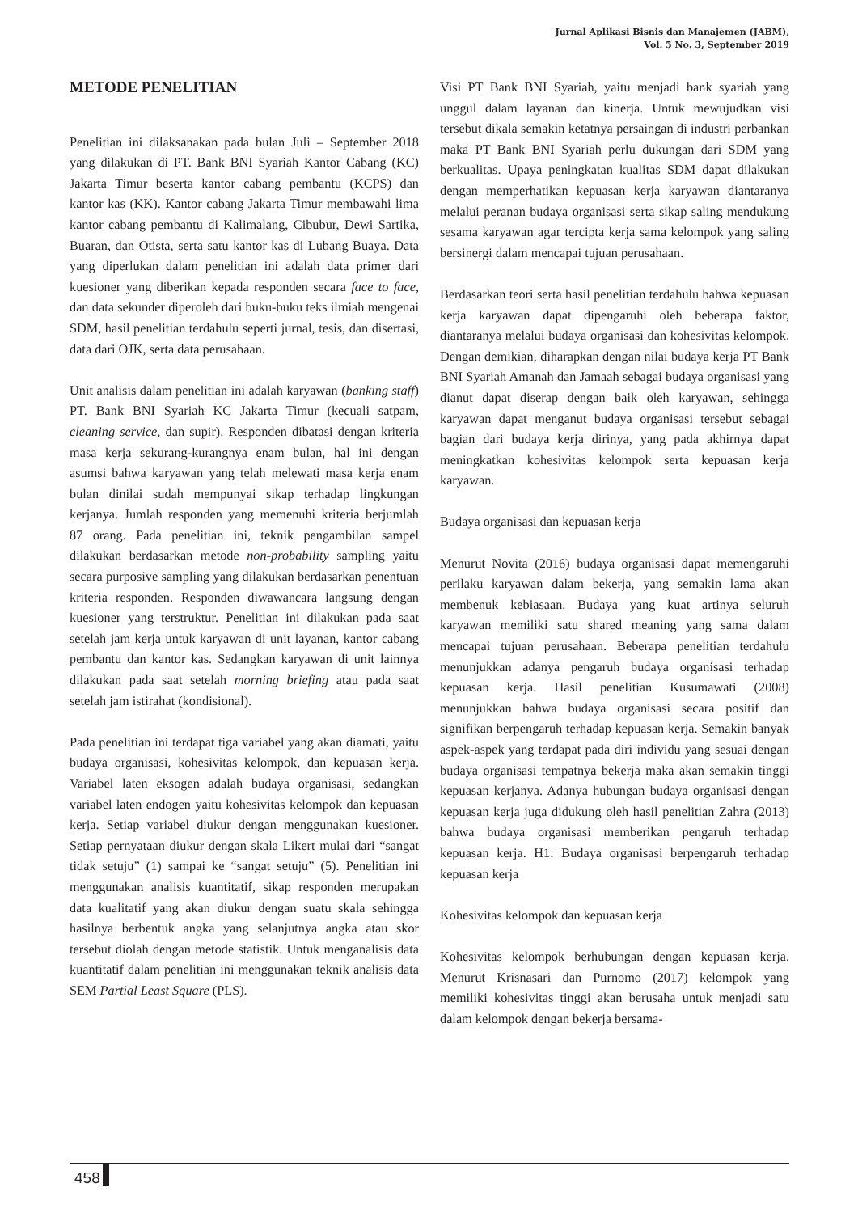Jurnal Aplikasi Bisnis dan Manajemen (JABM),
Vol. 5 No. 3, September 2019
METODE PENELITIAN
Penelitian ini dilaksanakan pada bulan Juli – September 2018 yang dilakukan di PT. Bank BNI Syariah Kantor Cabang (KC) Jakarta Timur beserta kantor cabang pembantu (KCPS) dan kantor kas (KK). Kantor cabang Jakarta Timur membawahi lima kantor cabang pembantu di Kalimalang, Cibubur, Dewi Sartika, Buaran, dan Otista, serta satu kantor kas di Lubang Buaya. Data yang diperlukan dalam penelitian ini adalah data primer dari kuesioner yang diberikan kepada responden secara face to face, dan data sekunder diperoleh dari buku-buku teks ilmiah mengenai SDM, hasil penelitian terdahulu seperti jurnal, tesis, dan disertasi, data dari OJK, serta data perusahaan.
Unit analisis dalam penelitian ini adalah karyawan (banking staff) PT. Bank BNI Syariah KC Jakarta Timur (kecuali satpam, cleaning service, dan supir). Responden dibatasi dengan kriteria masa kerja sekurang-kurangnya enam bulan, hal ini dengan asumsi bahwa karyawan yang telah melewati masa kerja enam bulan dinilai sudah mempunyai sikap terhadap lingkungan kerjanya. Jumlah responden yang memenuhi kriteria berjumlah 87 orang. Pada penelitian ini, teknik pengambilan sampel dilakukan berdasarkan metode non-probability sampling yaitu secara purposive sampling yang dilakukan berdasarkan penentuan kriteria responden. Responden diwawancara langsung dengan kuesioner yang terstruktur. Penelitian ini dilakukan pada saat setelah jam kerja untuk karyawan di unit layanan, kantor cabang pembantu dan kantor kas. Sedangkan karyawan di unit lainnya dilakukan pada saat setelah morning briefing atau pada saat setelah jam istirahat (kondisional).
Pada penelitian ini terdapat tiga variabel yang akan diamati, yaitu budaya organisasi, kohesivitas kelompok, dan kepuasan kerja. Variabel laten eksogen adalah budaya organisasi, sedangkan variabel laten endogen yaitu kohesivitas kelompok dan kepuasan kerja. Setiap variabel diukur dengan menggunakan kuesioner. Setiap pernyataan diukur dengan skala Likert mulai dari “sangat tidak setuju” (1) sampai ke “sangat setuju” (5). Penelitian ini menggunakan analisis kuantitatif, sikap responden merupakan data kualitatif yang akan diukur dengan suatu skala sehingga hasilnya berbentuk angka yang selanjutnya angka atau skor tersebut diolah dengan metode statistik. Untuk menganalisis data kuantitatif dalam penelitian ini menggunakan teknik analisis data SEM Partial Least Square (PLS).
Visi PT Bank BNI Syariah, yaitu menjadi bank syariah yang unggul dalam layanan dan kinerja. Untuk mewujudkan visi tersebut dikala semakin ketatnya persaingan di industri perbankan maka PT Bank BNI Syariah perlu dukungan dari SDM yang berkualitas. Upaya peningkatan kualitas SDM dapat dilakukan dengan memperhatikan kepuasan kerja karyawan diantaranya melalui peranan budaya organisasi serta sikap saling mendukung sesama karyawan agar tercipta kerja sama kelompok yang saling bersinergi dalam mencapai tujuan perusahaan.
Berdasarkan teori serta hasil penelitian terdahulu bahwa kepuasan kerja karyawan dapat dipengaruhi oleh beberapa faktor, diantaranya melalui budaya organisasi dan kohesivitas kelompok. Dengan demikian, diharapkan dengan nilai budaya kerja PT Bank BNI Syariah Amanah dan Jamaah sebagai budaya organisasi yang dianut dapat diserap dengan baik oleh karyawan, sehingga karyawan dapat menganut budaya organisasi tersebut sebagai bagian dari budaya kerja dirinya, yang pada akhirnya dapat meningkatkan kohesivitas kelompok serta kepuasan kerja karyawan.
Budaya organisasi dan kepuasan kerja
Menurut Novita (2016) budaya organisasi dapat memengaruhi perilaku karyawan dalam bekerja, yang semakin lama akan membenuk kebiasaan. Budaya yang kuat artinya seluruh karyawan memiliki satu shared meaning yang sama dalam mencapai tujuan perusahaan. Beberapa penelitian terdahulu menunjukkan adanya pengaruh budaya organisasi terhadap kepuasan kerja. Hasil penelitian Kusumawati (2008) menunjukkan bahwa budaya organisasi secara positif dan signifikan berpengaruh terhadap kepuasan kerja. Semakin banyak aspek-aspek yang terdapat pada diri individu yang sesuai dengan budaya organisasi tempatnya bekerja maka akan semakin tinggi kepuasan kerjanya. Adanya hubungan budaya organisasi dengan kepuasan kerja juga didukung oleh hasil penelitian Zahra (2013) bahwa budaya organisasi memberikan pengaruh terhadap kepuasan kerja. H1: Budaya organisasi berpengaruh terhadap kepuasan kerja
Kohesivitas kelompok dan kepuasan kerja
Kohesivitas kelompok berhubungan dengan kepuasan kerja. Menurut Krisnasari dan Purnomo (2017) kelompok yang memiliki kohesivitas tinggi akan berusaha untuk menjadi satu dalam kelompok dengan bekerja bersama-
458